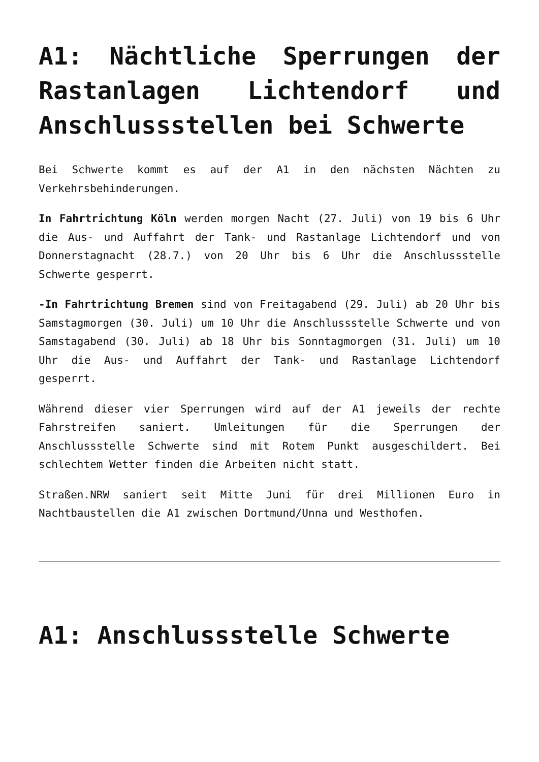A1: Nächtliche Sperrungen der Rastanlagen Lichtendorf und Anschlussstellen bei Schwerte
Bei Schwerte kommt es auf der A1 in den nächsten Nächten zu Verkehrsbehinderungen.
In Fahrtrichtung Köln werden morgen Nacht (27. Juli) von 19 bis 6 Uhr die Aus- und Auffahrt der Tank- und Rastanlage Lichtendorf und von Donnerstagnacht (28.7.) von 20 Uhr bis 6 Uhr die Anschlussstelle Schwerte gesperrt.
-In Fahrtrichtung Bremen sind von Freitagabend (29. Juli) ab 20 Uhr bis Samstagmorgen (30. Juli) um 10 Uhr die Anschlussstelle Schwerte und von Samstagabend (30. Juli) ab 18 Uhr bis Sonntagmorgen (31. Juli) um 10 Uhr die Aus- und Auffahrt der Tank- und Rastanlage Lichtendorf gesperrt.
Während dieser vier Sperrungen wird auf der A1 jeweils der rechte Fahrstreifen saniert. Umleitungen für die Sperrungen der Anschlussstelle Schwerte sind mit Rotem Punkt ausgeschildert. Bei schlechtem Wetter finden die Arbeiten nicht statt.
Straßen.NRW saniert seit Mitte Juni für drei Millionen Euro in Nachtbaustellen die A1 zwischen Dortmund/Unna und Westhofen.
A1: Anschlussstelle Schwerte